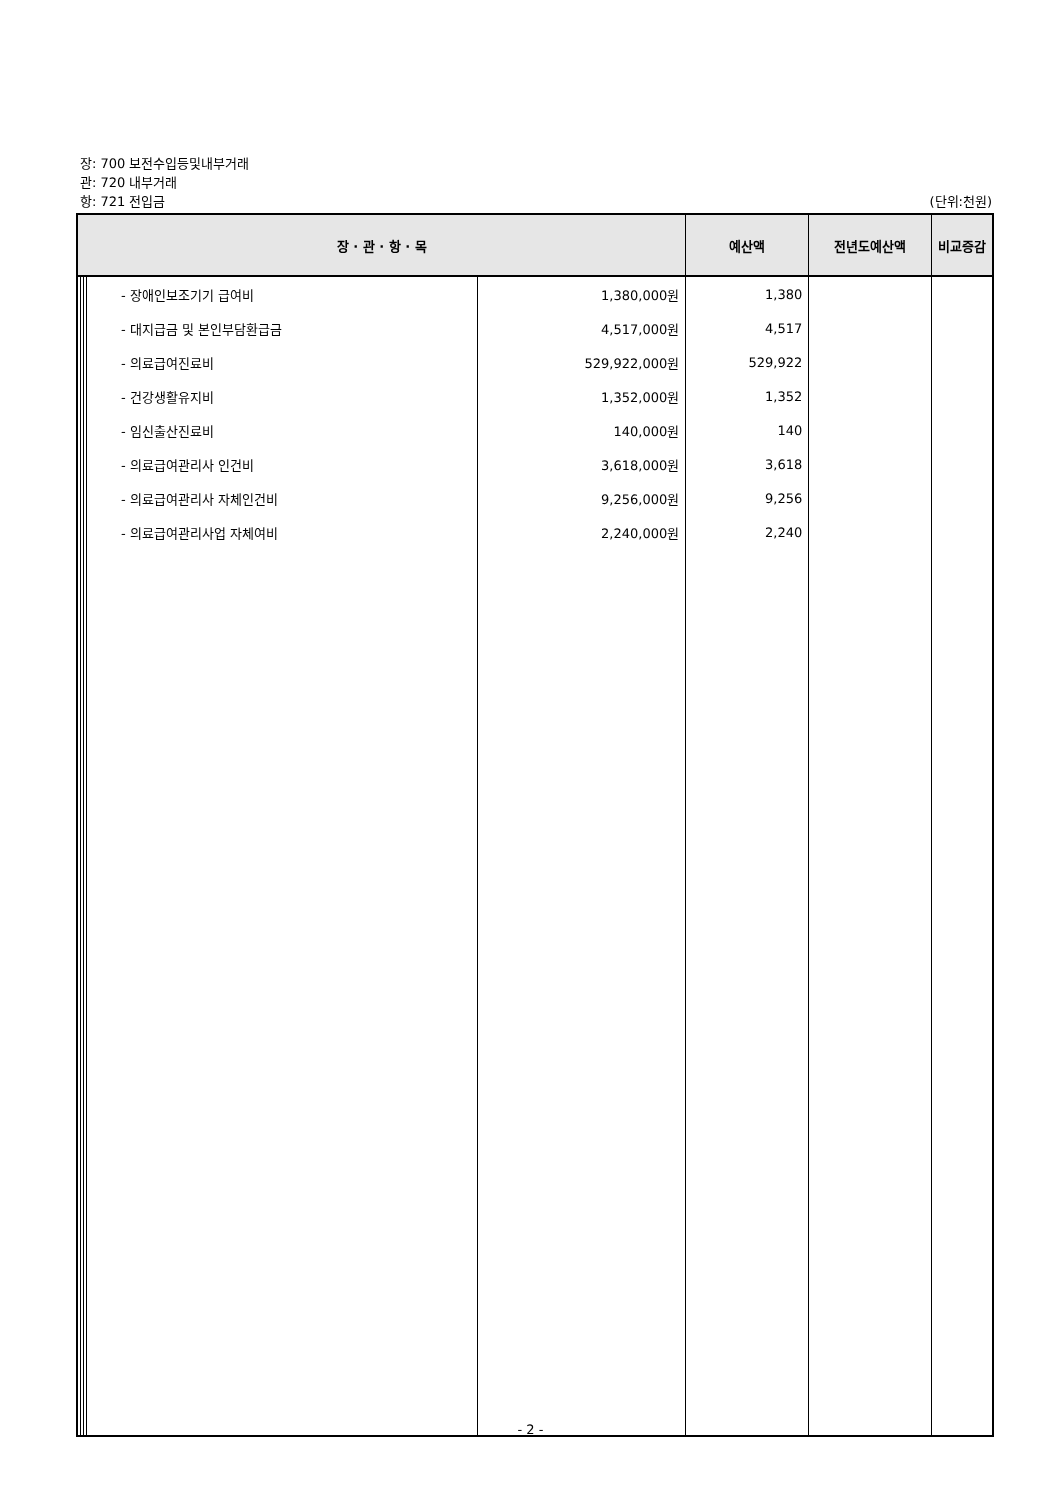장: 700 보전수입등및내부거래
관: 720 내부거래
항: 721 전입금 (단위:천원)
| 장 · 관 · 항 · 목 | | | | | 예산액 | 전년도예산액 | 비교증감 |
| --- | --- | --- | --- | --- | --- | --- | --- |
| | | | - 장애인보조기기 급여비 | 1,380,000원 | 1,380 | | |
| | | | - 대지급금 및 본인부담환급금 | 4,517,000원 | 4,517 | | |
| | | | - 의료급여진료비 | 529,922,000원 | 529,922 | | |
| | | | - 건강생활유지비 | 1,352,000원 | 1,352 | | |
| | | | - 임신출산진료비 | 140,000원 | 140 | | |
| | | | - 의료급여관리사 인건비 | 3,618,000원 | 3,618 | | |
| | | | - 의료급여관리사 자체인건비 | 9,256,000원 | 9,256 | | |
| | | | - 의료급여관리사업 자체여비 | 2,240,000원 | 2,240 | | |
- 2 -